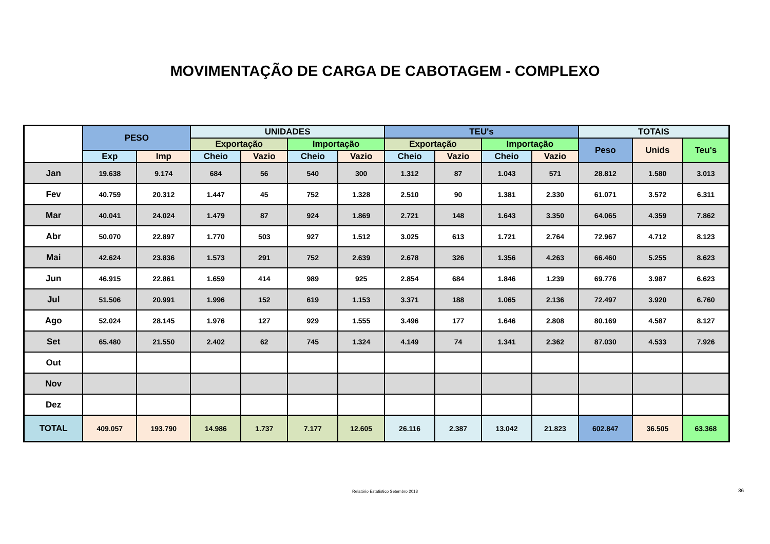MOVIMENTAÇÃO DE CARGA DE CABOTAGEM - COMPLEXO
| | PESO | | UNIDADES | | | | TEU's | | | | TOTAIS | | |
| --- | --- | --- | --- | --- | --- | --- | --- | --- | --- | --- | --- | --- | --- |
| | | | Exportação | | Importação | | Exportação | | Importação | | Peso | Unids | Teu's |
| | Exp | Imp | Cheio | Vazio | Cheio | Vazio | Cheio | Vazio | Cheio | Vazio | | | |
| Jan | 19.638 | 9.174 | 684 | 56 | 540 | 300 | 1.312 | 87 | 1.043 | 571 | 28.812 | 1.580 | 3.013 |
| Fev | 40.759 | 20.312 | 1.447 | 45 | 752 | 1.328 | 2.510 | 90 | 1.381 | 2.330 | 61.071 | 3.572 | 6.311 |
| Mar | 40.041 | 24.024 | 1.479 | 87 | 924 | 1.869 | 2.721 | 148 | 1.643 | 3.350 | 64.065 | 4.359 | 7.862 |
| Abr | 50.070 | 22.897 | 1.770 | 503 | 927 | 1.512 | 3.025 | 613 | 1.721 | 2.764 | 72.967 | 4.712 | 8.123 |
| Mai | 42.624 | 23.836 | 1.573 | 291 | 752 | 2.639 | 2.678 | 326 | 1.356 | 4.263 | 66.460 | 5.255 | 8.623 |
| Jun | 46.915 | 22.861 | 1.659 | 414 | 989 | 925 | 2.854 | 684 | 1.846 | 1.239 | 69.776 | 3.987 | 6.623 |
| Jul | 51.506 | 20.991 | 1.996 | 152 | 619 | 1.153 | 3.371 | 188 | 1.065 | 2.136 | 72.497 | 3.920 | 6.760 |
| Ago | 52.024 | 28.145 | 1.976 | 127 | 929 | 1.555 | 3.496 | 177 | 1.646 | 2.808 | 80.169 | 4.587 | 8.127 |
| Set | 65.480 | 21.550 | 2.402 | 62 | 745 | 1.324 | 4.149 | 74 | 1.341 | 2.362 | 87.030 | 4.533 | 7.926 |
| Out | | | | | | | | | | | | | |
| Nov | | | | | | | | | | | | | |
| Dez | | | | | | | | | | | | | |
| TOTAL | 409.057 | 193.790 | 14.986 | 1.737 | 7.177 | 12.605 | 26.116 | 2.387 | 13.042 | 21.823 | 602.847 | 36.505 | 63.368 |
Relatório Estatístico Setembro 2018 36